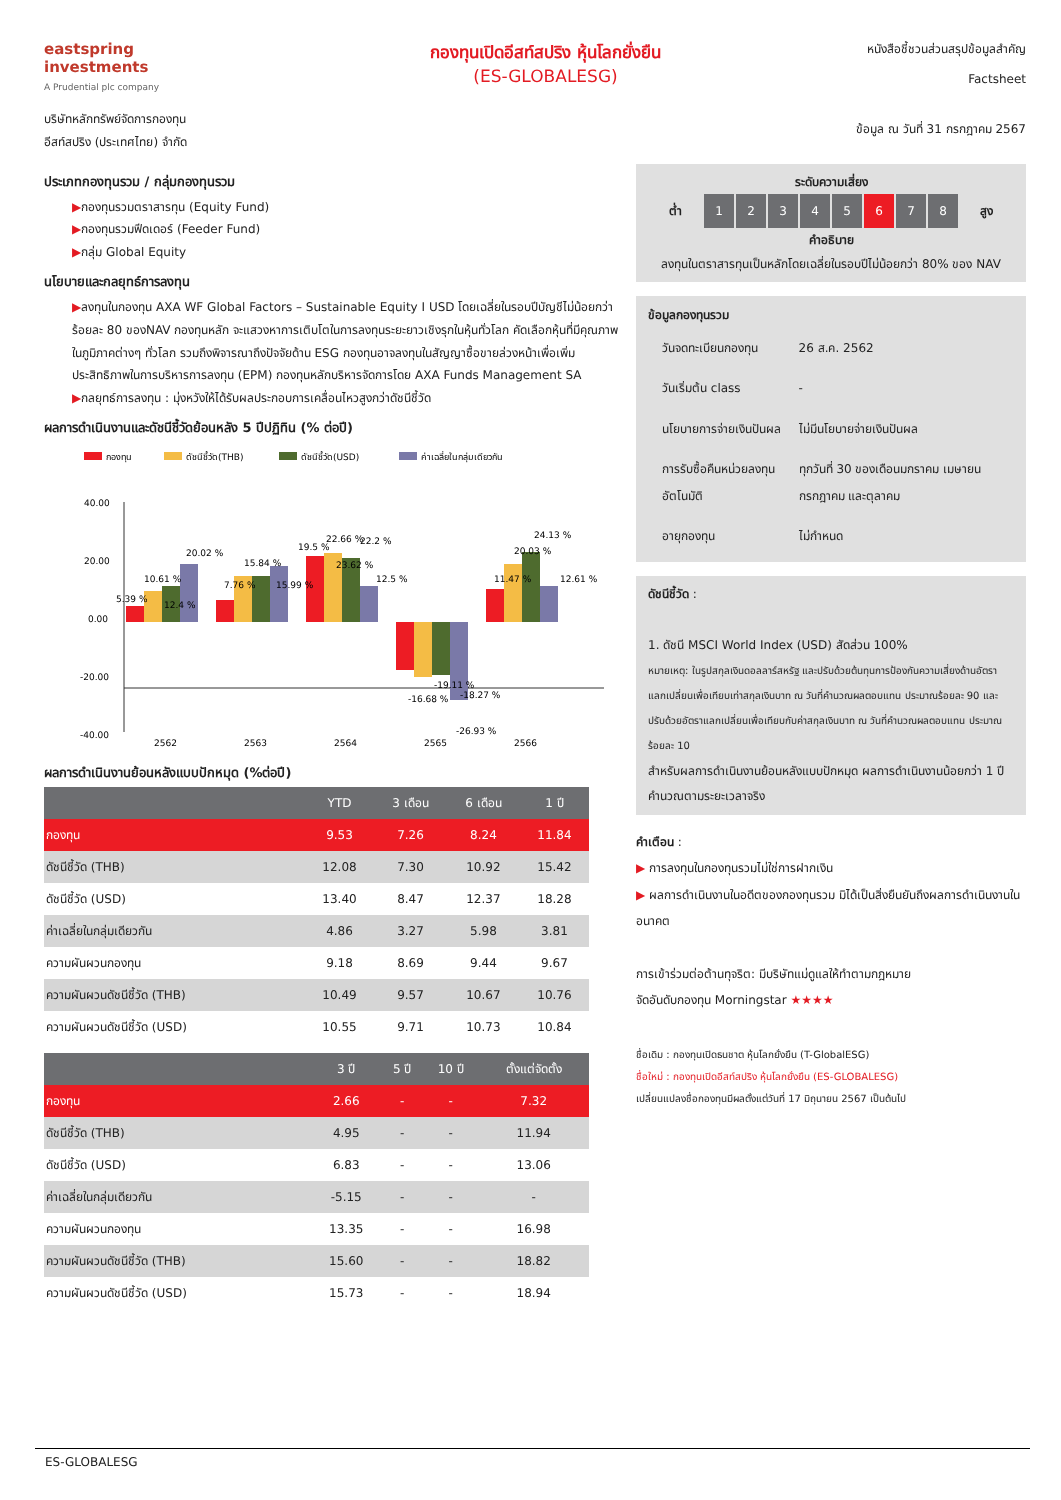eastspring investments
A Prudential plc company
กองทุนเปิดอีสท์สปริง หุ้นโลกยั่งยืน
(ES-GLOBALESG)
หนังสือชี้ชวนส่วนสรุปข้อมูลสำคัญ
Factsheet
บริษัทหลักทรัพย์จัดการกองทุน
อีสท์สปริง (ประเทศไทย) จำกัด
ข้อมูล ณ วันที่ 31 กรกฎาคม 2567
ประเภทกองทุนรวม / กลุ่มกองทุนรวม
▶กองทุนรวมตราสารทุน (Equity Fund)
▶กองทุนรวมฟีดเดอร์ (Feeder Fund)
▶กลุ่ม Global Equity
นโยบายและกลยุทธ์การลงทุน
▶ลงทุนในกองทุน AXA WF Global Factors – Sustainable Equity I USD โดยเฉลี่ยในรอบปีบัญชีไม่น้อยกว่าร้อยละ 80 ของNAV กองทุนหลัก จะแสวงหาการเติบโตในการลงทุนระยะยาวเชิงรุกในหุ้นทั่วโลก คัดเลือกหุ้นที่มีคุณภาพในภูมิภาคต่างๆ ทั่วโลก รวมถึงพิจารณาถึงปัจจัยด้าน ESG กองทุนอาจลงทุนในสัญญาซื้อขายล่วงหน้าเพื่อเพิ่มประสิทธิภาพในการบริหารการลงทุน (EPM) กองทุนหลักบริหารจัดการโดย AXA Funds Management SA
▶กลยุทธ์การลงทุน : มุ่งหวังให้ได้รับผลประกอบการเคลื่อนไหวสูงกว่าดัชนีชี้วัด
ผลการดำเนินงานและดัชนีชี้วัดย้อนหลัง 5 ปีปฏิทิน (% ต่อปี)
กองทุน
ดัชนีชี้วัด(THB)
ดัชนีชี้วัด(USD)
ค่าเฉลี่ยในกลุ่มเดียวกัน
40.00
20.00
0.00
-20.00
-40.00
5.39 %
10.61 %
12.4 %
20.02 %
7.76 %
15.84 %
15.99 %
19.5 %
22.66 %
23.62 %
22.2 %
12.5 %
-16.68 %
-19.11 %
-18.27 %
-26.93 %
11.47 %
20.03 %
24.13 %
12.61 %
2562
2563
2564
2565
2566
ผลการดำเนินงานย้อนหลังแบบปักหมุด (%ต่อปี)
| | YTD | 3 เดือน | 6 เดือน | 1 ปี |
| --- | --- | --- | --- | --- |
| กองทุน | 9.53 | 7.26 | 8.24 | 11.84 |
| ดัชนีชี้วัด (THB) | 12.08 | 7.30 | 10.92 | 15.42 |
| ดัชนีชี้วัด (USD) | 13.40 | 8.47 | 12.37 | 18.28 |
| ค่าเฉลี่ยในกลุ่มเดียวกัน | 4.86 | 3.27 | 5.98 | 3.81 |
| ความผันผวนกองทุน | 9.18 | 8.69 | 9.44 | 9.67 |
| ความผันผวนดัชนีชี้วัด (THB) | 10.49 | 9.57 | 10.67 | 10.76 |
| ความผันผวนดัชนีชี้วัด (USD) | 10.55 | 9.71 | 10.73 | 10.84 |
| | 3 ปี | 5 ปี | 10 ปี | ตั้งแต่จัดตั้ง |
| --- | --- | --- | --- | --- |
| กองทุน | 2.66 | - | - | 7.32 |
| ดัชนีชี้วัด (THB) | 4.95 | - | - | 11.94 |
| ดัชนีชี้วัด (USD) | 6.83 | - | - | 13.06 |
| ค่าเฉลี่ยในกลุ่มเดียวกัน | -5.15 | - | - | - |
| ความผันผวนกองทุน | 13.35 | - | - | 16.98 |
| ความผันผวนดัชนีชี้วัด (THB) | 15.60 | - | - | 18.82 |
| ความผันผวนดัชนีชี้วัด (USD) | 15.73 | - | - | 18.94 |
ระดับความเสี่ยง
ต่ำ 12345 6 7 8 สูง
คำอธิบาย
ลงทุนในตราสารทุนเป็นหลักโดยเฉลี่ยในรอบปีไม่น้อยกว่า 80% ของ NAV
ข้อมูลกองทุนรวม
| วันจดทะเบียนกองทุน | 26 ส.ค. 2562 |
| วันเริ่มต้น class | - |
| นโยบายการจ่ายเงินปันผล | ไม่มีนโยบายจ่ายเงินปันผล |
| การรับซื้อคืนหน่วยลงทุนอัตโนมัติ | ทุกวันที่ 30 ของเดือนมกราคม เมษายน กรกฎาคม และตุลาคม |
| อายุกองทุน | ไม่กำหนด |
ดัชนีชี้วัด :
1. ดัชนี MSCI World Index (USD) สัดส่วน 100%
หมายเหตุ: ในรูปสกุลเงินดอลลาร์สหรัฐ และปรับด้วยต้นทุนการป้องกันความเสี่ยงด้านอัตราแลกเปลี่ยนเพื่อเทียบเท่าสกุลเงินบาท ณ วันที่คำนวณผลตอบแทน ประมาณร้อยละ 90 และปรับด้วยอัตราแลกเปลี่ยนเพื่อเทียบกับค่าสกุลเงินบาท ณ วันที่คำนวณผลตอบแทน ประมาณร้อยละ 10
สำหรับผลการดำเนินงานย้อนหลังแบบปักหมุด ผลการดำเนินงานน้อยกว่า 1 ปี คำนวณตามระยะเวลาจริง
คำเตือน :
▶ การลงทุนในกองทุนรวมไม่ใช่การฝากเงิน
▶ ผลการดำเนินงานในอดีตของกองทุนรวม มิได้เป็นสิ่งยืนยันถึงผลการดำเนินงานในอนาคต
การเข้าร่วมต่อต้านทุจริต: มีบริษัทแม่ดูแลให้ทำตามกฎหมาย
จัดอันดับกองทุน Morningstar ★★★★
ชื่อเดิม : กองทุนเปิดธนชาต หุ้นโลกยั่งยืน (T-GlobalESG)
ชื่อใหม่ : กองทุนเปิดอีสท์สปริง หุ้นโลกยั่งยืน (ES-GLOBALESG)
เปลี่ยนแปลงชื่อกองทุนมีผลตั้งแต่วันที่ 17 มิถุนายน 2567 เป็นต้นไป
ES-GLOBALESG